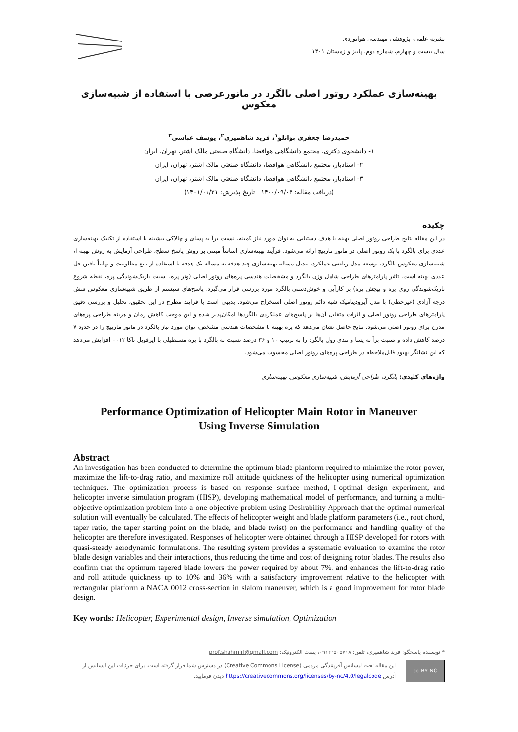نشریه علمی- پژوهشی مهندسی هوانوردی
سال بیست و چهارم، شماره دوم، پاییز و زمستان ۱۴۰۱
بهینه‌سازی عملکرد روتور اصلی بالگرد در مانورعرضی با استفاده از شبیه‌سازی معکوس
حمیدرضا جعفری بوانلو<sup>۱</sup>، فرید شاهمیری<sup>۲</sup>، یوسف عباسی<sup>۳</sup>
۱- دانشجوی دکتری، مجتمع دانشگاهی هوافضا، دانشگاه صنعتی مالک اشتر، تهران، ایران
۲- استادیار، مجتمع دانشگاهی هوافضا، دانشگاه صنعتی مالک اشتر، تهران، ایران
۳- استادیار، مجتمع دانشگاهی هوافضا، دانشگاه صنعتی مالک اشتر، تهران، ایران
(دریافت مقاله: ۱۴۰۰/۰۹/۰۴ تاریخ پذیرش: ۱۴۰۱/۰۱/۲۱)
چکیده
در این مقاله نتایج طراحی روتور اصلی بهینه با هدف دستیابی به توان مورد نیاز کمینه، نسبت برآ به پسای و چالاکی بیشینه با استفاده از تکنیک بهینه‌سازی عددی برای بالگرد با یک روتور اصلی در مانور مارپیچ ارائه می‌شود. فرآیند بهینه‌سازی اساساً مبتنی بر روش پاسخ سطح، طراحی آزمایش به روش بهینه I، شبیه‌سازی معکوس بالگرد، توسعه مدل ریاضی عملکرد، تبدیل مساله بهینه‌سازی چند هدفه به مساله تک هدفه با استفاده از تابع مطلوبیت و نهایتاً یافتن حل عددی بهینه است. تاثیر پارامترهای طراحی شامل وزن بالگرد و مشخصات هندسی پره‌های روتور اصلی (وتر پره، نسبت باریک‌شوندگی پره، نقطه شروع باریک‌شوندگی روی پره و پیچش پره) بر کارآیی و خوش‌دستی بالگرد مورد بررسی قرار می‌گیرد. پاسخ‌های سیستم از طریق شبیه‌سازی معکوس شش درجه آزادی (غیرخطی) با مدل آیرودینامیک شبه دائم روتور اصلی استخراج می‌شود. بدیهی است با فرایند مطرح در این تحقیق، تحلیل و بررسی دقیق پارامترهای طراحی روتور اصلی و اثرات متقابل آن‌ها بر پاسخ‌های عملکردی بالگردها امکان‌پذیر شده و این موجب کاهش زمان و هزینه طراحی پره‌های مدرن برای روتور اصلی می‌شود. نتایج حاصل نشان می‌دهد که پره بهینه با مشخصات هندسی مشخص، توان مورد نیاز بالگرد در مانور مارپیچ را در حدود ۷ درصد کاهش داده و نسبت برآ به پسا و تندی رول بالگرد را به ترتیب ۱۰ و ۳۶ درصد نسبت به بالگرد با پره مستطیلی با ایرفویل ناکا ۰۰۱۲ افزایش می‌دهد که این نشانگر بهبود قابل‌ملاحظه در طراحی پره‌های روتور اصلی محسوب می‌شود.
واژه‌های کلیدی: بالگرد، طراحی آزمایش، شبیه‌سازی معکوس، بهینه‌سازی
Performance Optimization of Helicopter Main Rotor in Maneuver
Using Inverse Simulation
Abstract
An investigation has been conducted to determine the optimum blade planform required to minimize the rotor power, maximize the lift-to-drag ratio, and maximize roll attitude quickness of the helicopter using numerical optimization techniques. The optimization process is based on response surface method, I-optimal design experiment, and helicopter inverse simulation program (HISP), developing mathematical model of performance, and turning a multi-objective optimization problem into a one-objective problem using Desirability Approach that the optimal numerical solution will eventually be calculated. The effects of helicopter weight and blade platform parameters (i.e., root chord, taper ratio, the taper starting point on the blade, and blade twist) on the performance and handling quality of the helicopter are therefore investigated. Responses of helicopter were obtained through a HISP developed for rotors with quasi-steady aerodynamic formulations. The resulting system provides a systematic evaluation to examine the rotor blade design variables and their interactions, thus reducing the time and cost of designing rotor blades. The results also confirm that the optimum tapered blade lowers the power required by about 7%, and enhances the lift-to-drag ratio and roll attitude quickness up to 10% and 36% with a satisfactory improvement relative to the helicopter with rectangular platform a NACA 0012 cross-section in slalom maneuver, which is a good improvement for rotor blade design.
Key words: Helicopter, Experimental design, Inverse simulation, Optimization
* نویسنده پاسخگو: فرید شاهمیری، تلفن: ۰۹۱۲۳۵۰۵۷۱۸، پست الکترونیک: prof.shahmiri@gmail.com
cc BY NC
این مقاله تحت لیسانس آفرینندگی مردمی (Creative Commons License) در دسترس شما قرار گرفته است. برای جزئیات این لیسانس از آدرس https://creativecommons.org/licenses/by-nc/4.0/legalcode دیدن فرمایید.